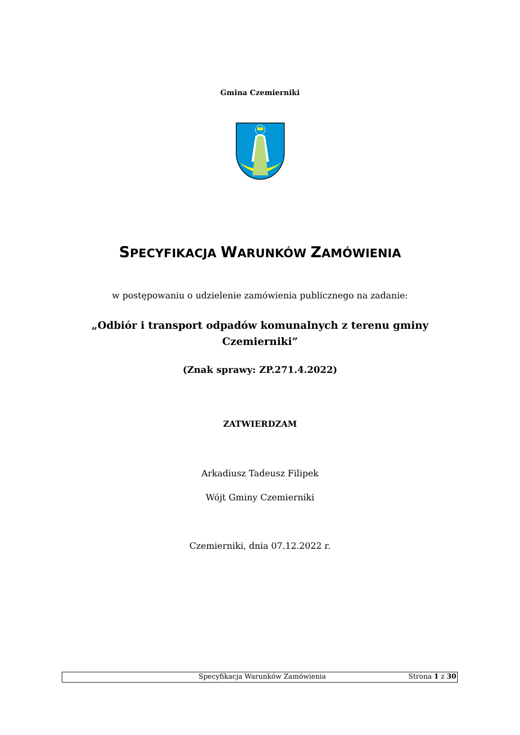Gmina Czemierniki
SPECYFIKACJA WARUNKÓW ZAMÓWIENIA
w postępowaniu o udzielenie zamówienia publicznego na zadanie:
„Odbiór i transport odpadów komunalnych z terenu gminy Czemierniki”
(Znak sprawy: ZP.271.4.2022)
ZATWIERDZAM
Arkadiusz Tadeusz Filipek
Wójt Gminy Czemierniki
Czemierniki, dnia 07.12.2022 r.
Specyfikacja Warunków Zamówienia Strona 1 z 30